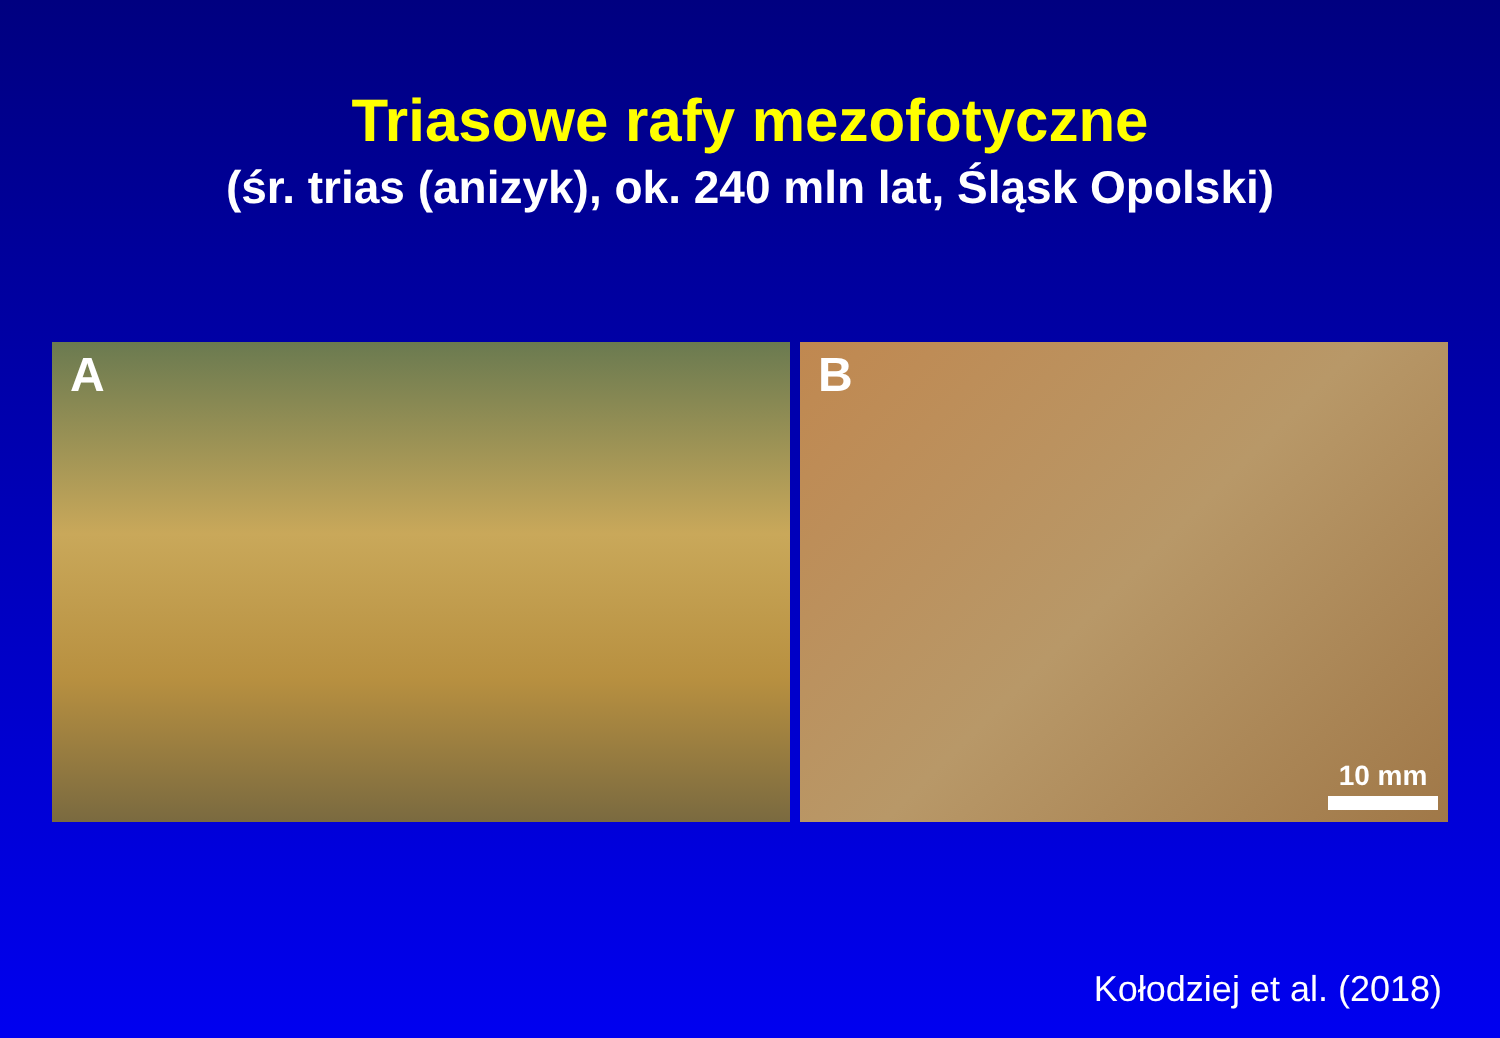Triasowe rafy mezofotyczne
(śr. trias (anizyk), ok. 240 mln lat, Śląsk Opolski)
A
B
10 mm
Kołodziej et al. (2018)